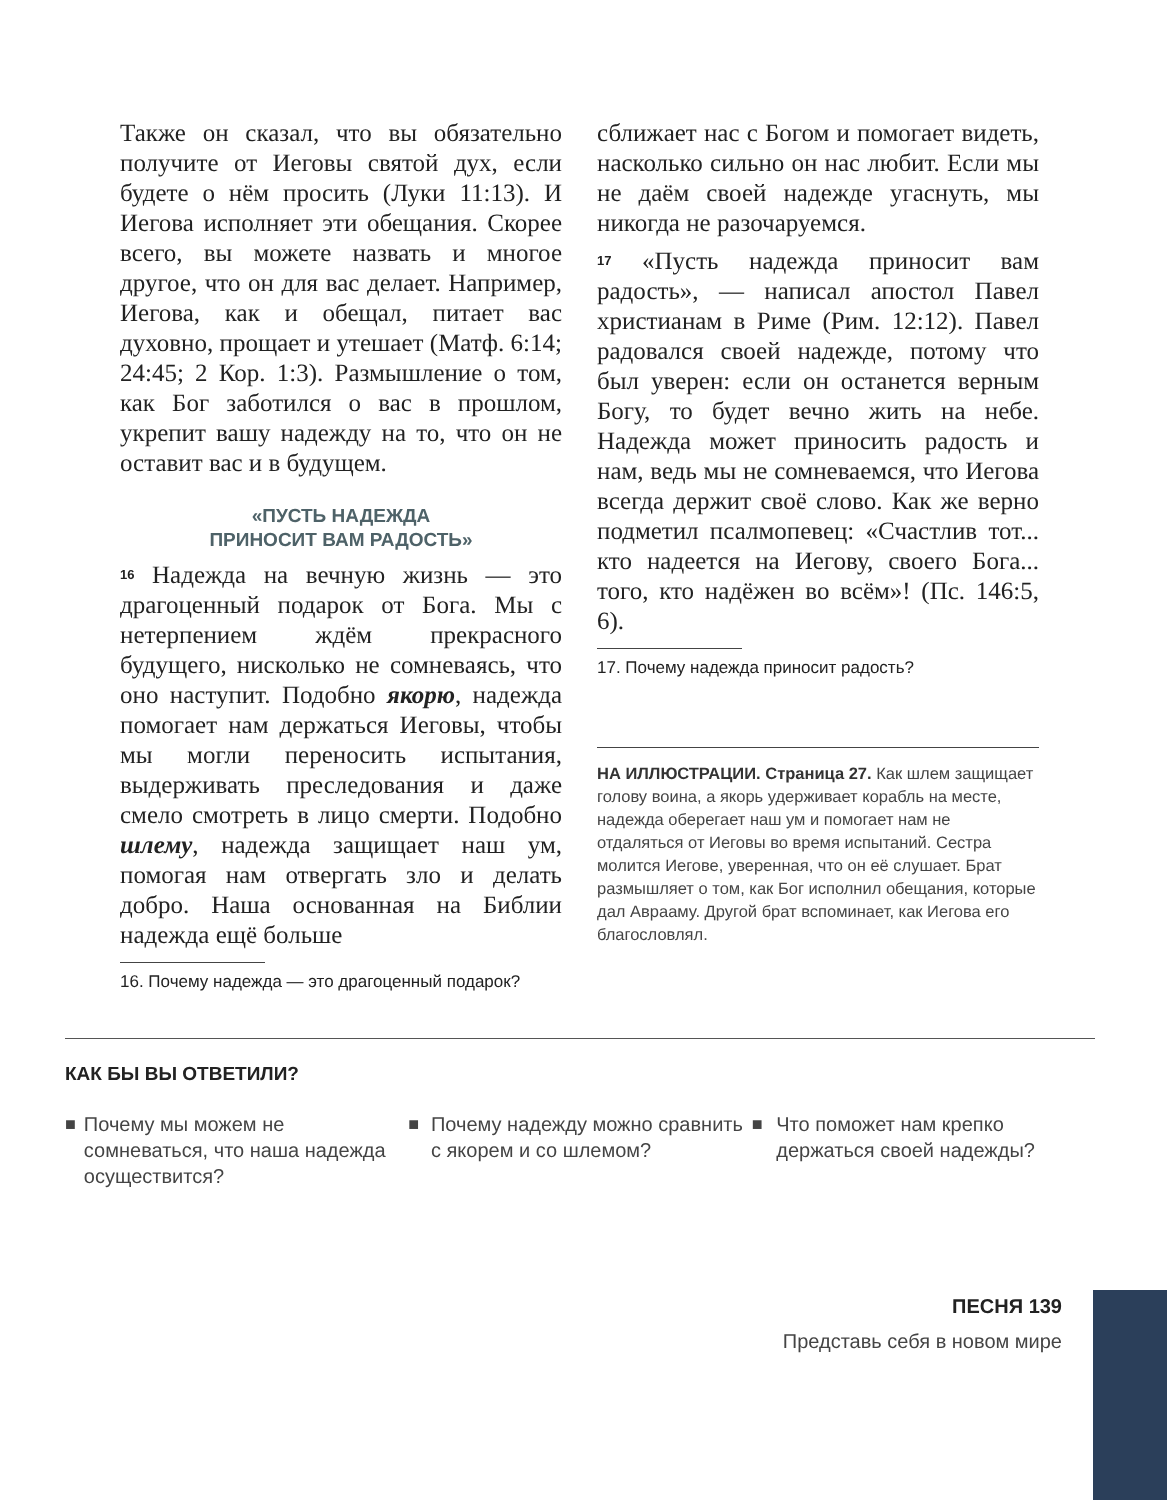Также он сказал, что вы обязательно получите от Иеговы святой дух, если будете о нём просить (Луки 11:13). И Иегова исполняет эти обещания. Скорее всего, вы можете назвать и многое другое, что он для вас делает. Например, Иегова, как и обещал, питает вас духовно, прощает и утешает (Матф. 6:14; 24:45; 2 Кор. 1:3). Размышление о том, как Бог заботился о вас в прошлом, укрепит вашу надежду на то, что он не оставит вас и в будущем.
«ПУСТЬ НАДЕЖДА
ПРИНОСИТ ВАМ РАДОСТЬ»
16 Надежда на вечную жизнь — это драгоценный подарок от Бога. Мы с нетерпением ждём прекрасного будущего, нисколько не сомневаясь, что оно наступит. Подобно якорю, надежда помогает нам держаться Иеговы, чтобы мы могли переносить испытания, выдерживать преследования и даже смело смотреть в лицо смерти. Подобно шлему, надежда защищает наш ум, помогая нам отвергать зло и делать добро. Наша основанная на Библии надежда ещё больше
16. Почему надежда — это драгоценный подарок?
сближает нас с Богом и помогает видеть, насколько сильно он нас любит. Если мы не даём своей надежде угаснуть, мы никогда не разочаруемся.
17 «Пусть надежда приносит вам радость», — написал апостол Павел христианам в Риме (Рим. 12:12). Павел радовался своей надежде, потому что был уверен: если он останется верным Богу, то будет вечно жить на небе. Надежда может приносить радость и нам, ведь мы не сомневаемся, что Иегова всегда держит своё слово. Как же верно подметил псалмопевец: «Счастлив тот... кто надеется на Иегову, своего Бога... того, кто надёжен во всём»! (Пс. 146:5, 6).
17. Почему надежда приносит радость?
НА ИЛЛЮСТРАЦИИ. Страница 27. Как шлем защищает голову воина, а якорь удерживает корабль на месте, надежда оберегает наш ум и помогает нам не отдаляться от Иеговы во время испытаний. Сестра молится Иегове, уверенная, что он её слушает. Брат размышляет о том, как Бог исполнил обещания, которые дал Аврааму. Другой брат вспоминает, как Иегова его благословлял.
КАК БЫ ВЫ ОТВЕТИЛИ?
■ Почему мы можем не сомневаться, что наша надежда осуществится?
■ Почему надежду можно сравнить с якорем и со шлемом?
■ Что поможет нам крепко держаться своей надежды?
ПЕСНЯ 139
Представь себя в новом мире